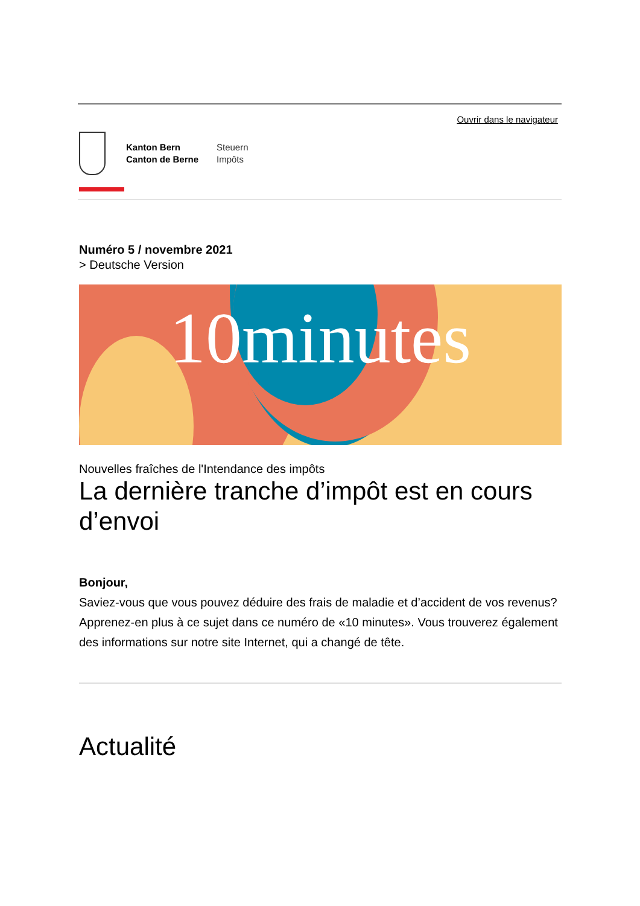Ouvrir dans le navigateur
Kanton Bern
Canton de Berne
Steuern
Impôts
Numéro 5 / novembre 2021
> Deutsche Version
10minutes
Nouvelles fraîches de l'Intendance des impôts
La dernière tranche d’impôt est en cours d’envoi
Bonjour,
Saviez-vous que vous pouvez déduire des frais de maladie et d’accident de vos revenus? Apprenez-en plus à ce sujet dans ce numéro de «10 minutes». Vous trouverez également des informations sur notre site Internet, qui a changé de tête.
Actualité